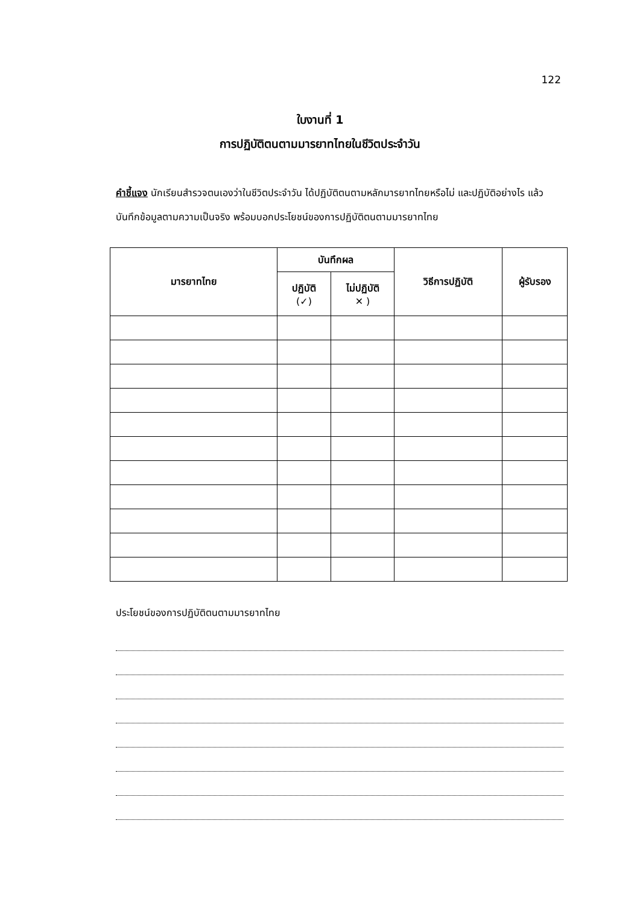122
ใบงานที่ 1
การปฏิบัติตนตามมารยาทไทยในชีวิตประจำวัน
คำชี้แจง นักเรียนสำรวจตนเองว่าในชีวิตประจำวัน ได้ปฏิบัติตนตามหลักมารยาทไทยหรือไม่ และปฏิบัติอย่างไร แล้วบันทึกข้อมูลตามความเป็นจริง พร้อมบอกประโยชน์ของการปฏิบัติตนตามมารยาทไทย
| มารยาทไทย | บันทึกผล | | วิธีการปฏิบัติ | ผู้รับรอง |
| --- | --- | --- | --- | --- |
| | ปฏิบัติ (✓) | ไม่ปฏิบัติ ✕ ) | | |
ประโยชน์ของการปฏิบัติตนตามมารยาทไทย